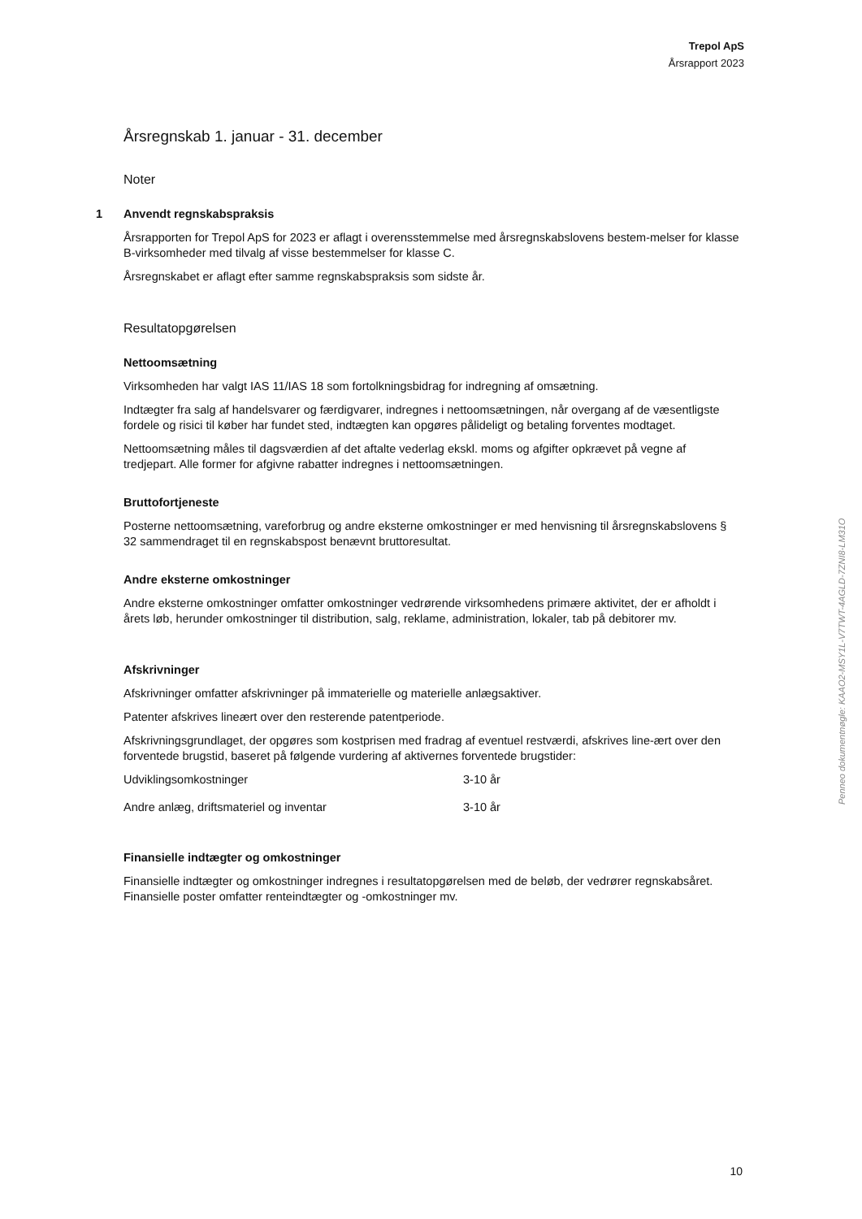Trepol ApS
Årsrapport 2023
Årsregnskab 1. januar - 31. december
Noter
1 Anvendt regnskabspraksis
Årsrapporten for Trepol ApS for 2023 er aflagt i overensstemmelse med årsregnskabslovens bestem-melser for klasse B-virksomheder med tilvalg af visse bestemmelser for klasse C.
Årsregnskabet er aflagt efter samme regnskabspraksis som sidste år.
Resultatopgørelsen
Nettoomsætning
Virksomheden har valgt IAS 11/IAS 18 som fortolkningsbidrag for indregning af omsætning.
Indtægter fra salg af handelsvarer og færdigvarer, indregnes i nettoomsætningen, når overgang af de væsentligste fordele og risici til køber har fundet sted, indtægten kan opgøres pålideligt og betaling forventes modtaget.
Nettoomsætning måles til dagsværdien af det aftalte vederlag ekskl. moms og afgifter opkrævet på vegne af tredjepart. Alle former for afgivne rabatter indregnes i nettoomsætningen.
Bruttofortjeneste
Posterne nettoomsætning, vareforbrug og andre eksterne omkostninger er med henvisning til årsregnskabslovens § 32 sammendraget til en regnskabspost benævnt bruttoresultat.
Andre eksterne omkostninger
Andre eksterne omkostninger omfatter omkostninger vedrørende virksomhedens primære aktivitet, der er afholdt i årets løb, herunder omkostninger til distribution, salg, reklame, administration, lokaler, tab på debitorer mv.
Afskrivninger
Afskrivninger omfatter afskrivninger på immaterielle og materielle anlægsaktiver.
Patenter afskrives lineært over den resterende patentperiode.
Afskrivningsgrundlaget, der opgøres som kostprisen med fradrag af eventuel restværdi, afskrives line-ært over den forventede brugstid, baseret på følgende vurdering af aktivernes forventede brugstider:
| Udviklingsomkostninger | 3-10 år |
| Andre anlæg, driftsmateriel og inventar | 3-10 år |
Finansielle indtægter og omkostninger
Finansielle indtægter og omkostninger indregnes i resultatopgørelsen med de beløb, der vedrører regnskabsåret. Finansielle poster omfatter renteindtægter og -omkostninger mv.
Penneo dokumentnøgle: KAAO2-MSY1L-V7TWT-4AGLD-7ZNI8-LM31O
10